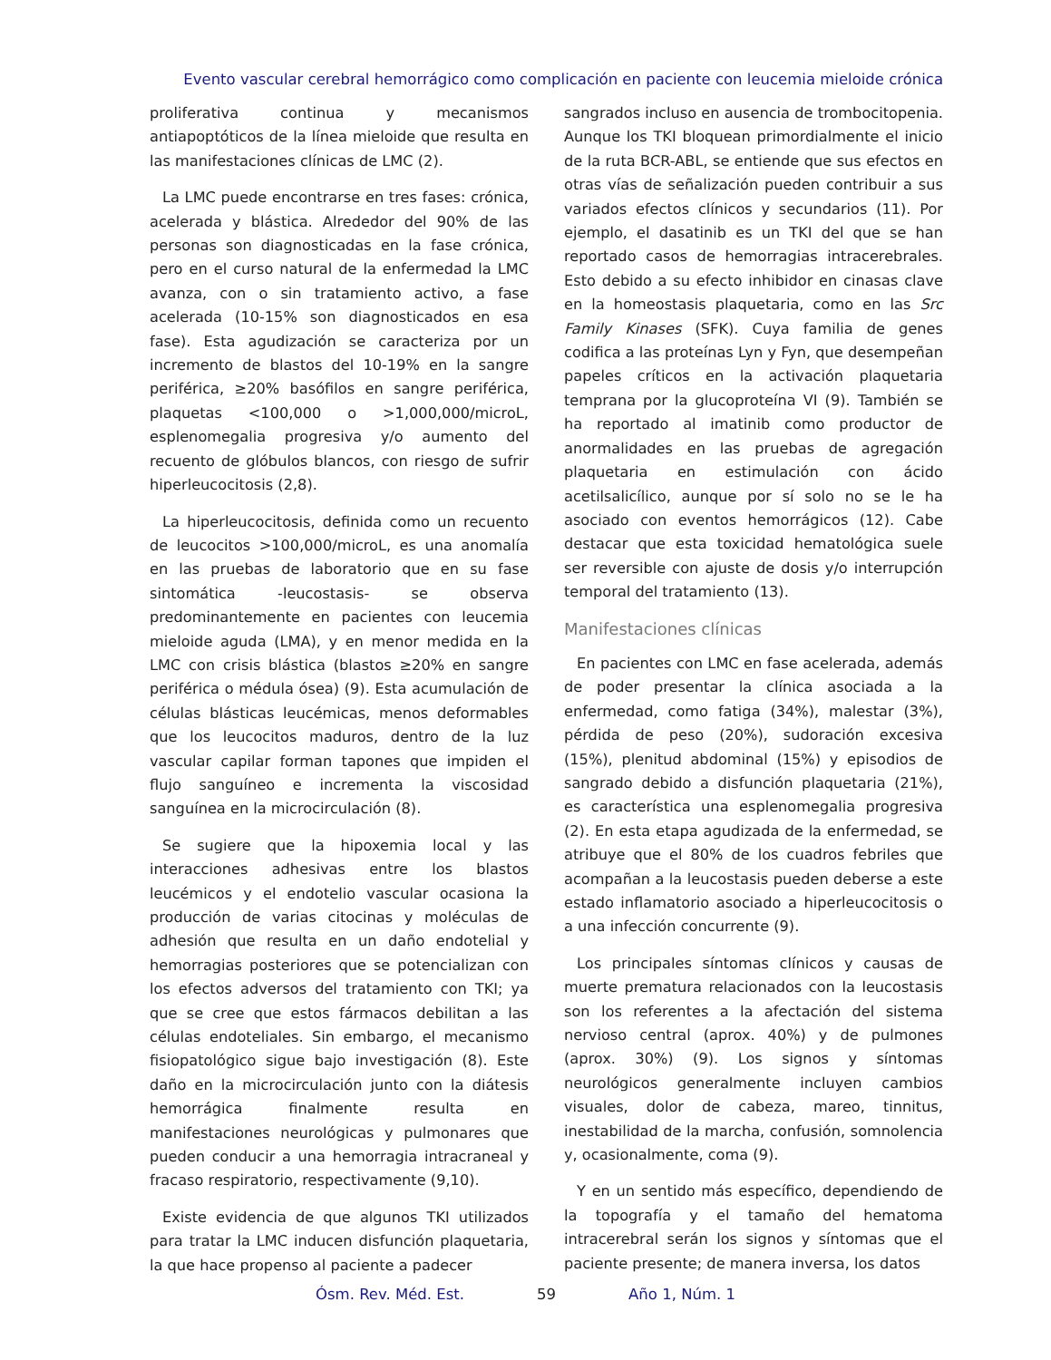Evento vascular cerebral hemorrágico como complicación en paciente con leucemia mieloide crónica
proliferativa continua y mecanismos antiapoptóticos de la línea mieloide que resulta en las manifestaciones clínicas de LMC (2).
La LMC puede encontrarse en tres fases: crónica, acelerada y blástica. Alrededor del 90% de las personas son diagnosticadas en la fase crónica, pero en el curso natural de la enfermedad la LMC avanza, con o sin tratamiento activo, a fase acelerada (10-15% son diagnosticados en esa fase). Esta agudización se caracteriza por un incremento de blastos del 10-19% en la sangre periférica, ≥20% basófilos en sangre periférica, plaquetas <100,000 o >1,000,000/microL, esplenomegalia progresiva y/o aumento del recuento de glóbulos blancos, con riesgo de sufrir hiperleucocitosis (2,8).
La hiperleucocitosis, definida como un recuento de leucocitos >100,000/microL, es una anomalía en las pruebas de laboratorio que en su fase sintomática -leucostasis- se observa predominantemente en pacientes con leucemia mieloide aguda (LMA), y en menor medida en la LMC con crisis blástica (blastos ≥20% en sangre periférica o médula ósea) (9). Esta acumulación de células blásticas leucémicas, menos deformables que los leucocitos maduros, dentro de la luz vascular capilar forman tapones que impiden el flujo sanguíneo e incrementa la viscosidad sanguínea en la microcirculación (8).
Se sugiere que la hipoxemia local y las interacciones adhesivas entre los blastos leucémicos y el endotelio vascular ocasiona la producción de varias citocinas y moléculas de adhesión que resulta en un daño endotelial y hemorragias posteriores que se potencializan con los efectos adversos del tratamiento con TKI; ya que se cree que estos fármacos debilitan a las células endoteliales. Sin embargo, el mecanismo fisiopatológico sigue bajo investigación (8). Este daño en la microcirculación junto con la diátesis hemorrágica finalmente resulta en manifestaciones neurológicas y pulmonares que pueden conducir a una hemorragia intracraneal y fracaso respiratorio, respectivamente (9,10).
Existe evidencia de que algunos TKI utilizados para tratar la LMC inducen disfunción plaquetaria, la que hace propenso al paciente a padecer
sangrados incluso en ausencia de trombocitopenia. Aunque los TKI bloquean primordialmente el inicio de la ruta BCR-ABL, se entiende que sus efectos en otras vías de señalización pueden contribuir a sus variados efectos clínicos y secundarios (11). Por ejemplo, el dasatinib es un TKI del que se han reportado casos de hemorragias intracerebrales. Esto debido a su efecto inhibidor en cinasas clave en la homeostasis plaquetaria, como en las Src Family Kinases (SFK). Cuya familia de genes codifica a las proteínas Lyn y Fyn, que desempeñan papeles críticos en la activación plaquetaria temprana por la glucoproteína VI (9). También se ha reportado al imatinib como productor de anormalidades en las pruebas de agregación plaquetaria en estimulación con ácido acetilsalicílico, aunque por sí solo no se le ha asociado con eventos hemorrágicos (12). Cabe destacar que esta toxicidad hematológica suele ser reversible con ajuste de dosis y/o interrupción temporal del tratamiento (13).
Manifestaciones clínicas
En pacientes con LMC en fase acelerada, además de poder presentar la clínica asociada a la enfermedad, como fatiga (34%), malestar (3%), pérdida de peso (20%), sudoración excesiva (15%), plenitud abdominal (15%) y episodios de sangrado debido a disfunción plaquetaria (21%), es característica una esplenomegalia progresiva (2). En esta etapa agudizada de la enfermedad, se atribuye que el 80% de los cuadros febriles que acompañan a la leucostasis pueden deberse a este estado inflamatorio asociado a hiperleucocitosis o a una infección concurrente (9).
Los principales síntomas clínicos y causas de muerte prematura relacionados con la leucostasis son los referentes a la afectación del sistema nervioso central (aprox. 40%) y de pulmones (aprox. 30%) (9). Los signos y síntomas neurológicos generalmente incluyen cambios visuales, dolor de cabeza, mareo, tinnitus, inestabilidad de la marcha, confusión, somnolencia y, ocasionalmente, coma (9).
Y en un sentido más específico, dependiendo de la topografía y el tamaño del hematoma intracerebral serán los signos y síntomas que el paciente presente; de manera inversa, los datos
Ósm. Rev. Méd. Est. 59 Año 1, Núm. 1